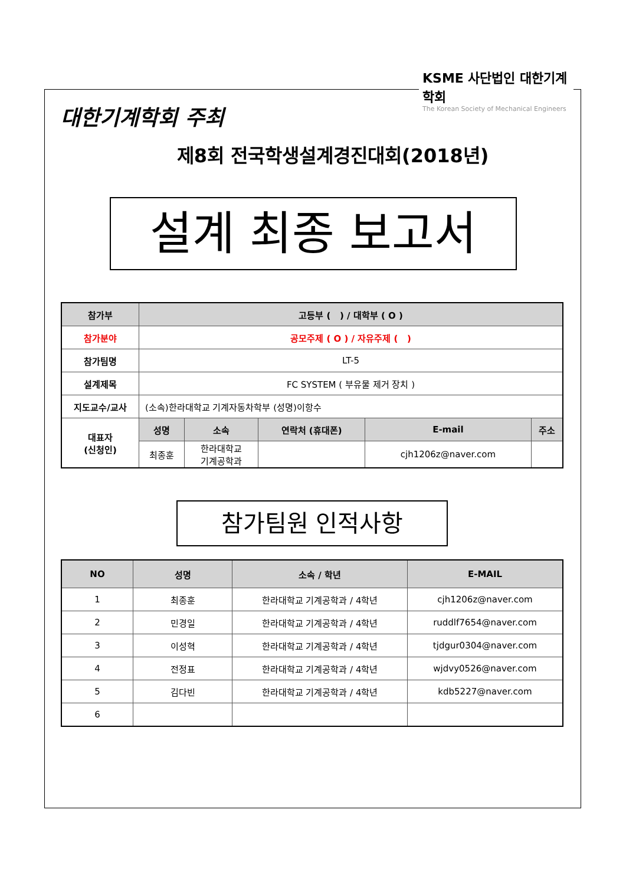KSME 사단법인 대한기계학회
The Korean Society of Mechanical Engineers
대한기계학회 주최
제8회 전국학생설계경진대회(2018년)
설계 최종 보고서
| 참가부 | 고등부 ( ) / 대학부 ( O ) | | | | |
| --- | --- | --- | --- | --- | --- |
| 참가분야 | 공모주제 ( O ) / 자유주제 ( ) | | | | |
| 참가팀명 | LT-5 | | | | |
| 설계제목 | FC SYSTEM ( 부유물 제거 장치 ) | | | | |
| 지도교수/교사 | (소속)한라대학교 기계자동차학부 (성명)이항수 | | | | |
| 대표자 (신청인) | 성명 | 소속 | 연락처 (휴대폰) | E-mail | 주소 |
| | 최종훈 | 한라대학교 기계공학과 | | cjh1206z@naver.com | |
참가팀원 인적사항
| NO | 성명 | 소속 / 학년 | E-MAIL |
| --- | --- | --- | --- |
| 1 | 최종훈 | 한라대학교 기계공학과 / 4학년 | cjh1206z@naver.com |
| 2 | 민경일 | 한라대학교 기계공학과 / 4학년 | ruddlf7654@naver.com |
| 3 | 이성혁 | 한라대학교 기계공학과 / 4학년 | tjdgur0304@naver.com |
| 4 | 전정표 | 한라대학교 기계공학과 / 4학년 | wjdvy0526@naver.com |
| 5 | 김다빈 | 한라대학교 기계공학과 / 4학년 | kdb5227@naver.com |
| 6 | | | |